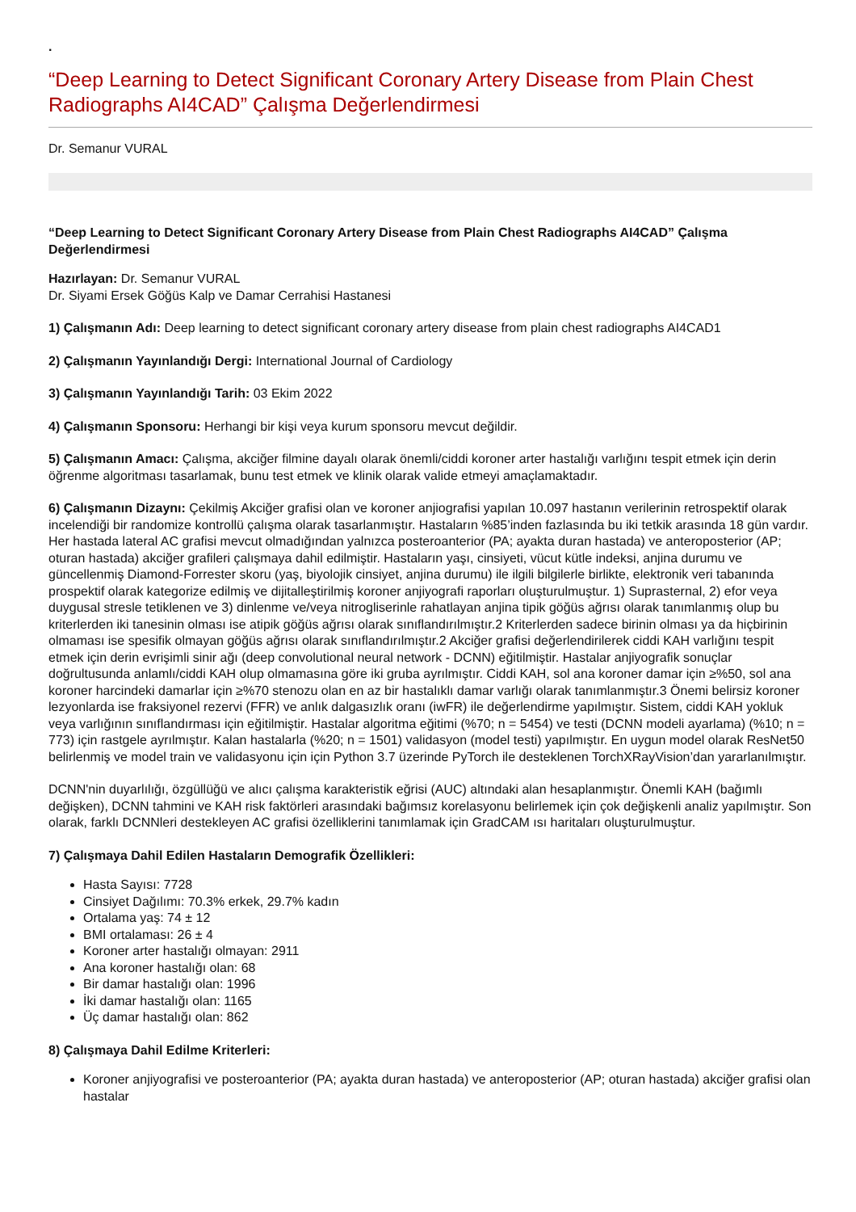.
“Deep Learning to Detect Significant Coronary Artery Disease from Plain Chest Radiographs AI4CAD” Çalışma Değerlendirmesi
Dr. Semanur VURAL
“Deep Learning to Detect Significant Coronary Artery Disease from Plain Chest Radiographs AI4CAD” Çalışma Değerlendirmesi
Hazırlayan: Dr. Semanur VURAL
Dr. Siyami Ersek Göğüs Kalp ve Damar Cerrahisi Hastanesi
1) Çalışmanın Adı: Deep learning to detect significant coronary artery disease from plain chest radiographs AI4CAD1
2) Çalışmanın Yayınlandığı Dergi: International Journal of Cardiology
3) Çalışmanın Yayınlandığı Tarih: 03 Ekim 2022
4) Çalışmanın Sponsoru: Herhangi bir kişi veya kurum sponsoru mevcut değildir.
5) Çalışmanın Amacı: Çalışma, akciğer filmine dayalı olarak önemli/ciddi koroner arter hastalığı varlığını tespit etmek için derin öğrenme algoritması tasarlamak, bunu test etmek ve klinik olarak valide etmeyi amaçlamaktadır.
6) Çalışmanın Dizaynı: Çekilmiş Akciğer grafisi olan ve koroner anjiografisi yapılan 10.097 hastanın verilerinin retrospektif olarak incelendiği bir randomize kontrollü çalışma olarak tasarlanmıştır. Hastaların %85’inden fazlasında bu iki tetkik arasında 18 gün vardır. Her hastada lateral AC grafisi mevcut olmadığından yalnızca posteroanterior (PA; ayakta duran hastada) ve anteroposterior (AP; oturan hastada) akciğer grafileri çalışmaya dahil edilmiştir. Hastaların yaşı, cinsiyeti, vücut kütle indeksi, anjina durumu ve güncellenmiş Diamond-Forrester skoru (yaş, biyolojik cinsiyet, anjina durumu) ile ilgili bilgilerle birlikte, elektronik veri tabanında prospektif olarak kategorize edilmiş ve dijitalleştirilmiş koroner anjiyografi raporları oluşturulmuştur. 1) Suprasternal, 2) efor veya duygusal stresle tetiklenen ve 3) dinlenme ve/veya nitrogliserinle rahatlayan anjina tipik göğüs ağrısı olarak tanımlanmış olup bu kriterlerden iki tanesinin olması ise atipik göğüs ağrısı olarak sınıflandırılmıştır.2 Kriterlerden sadece birinin olması ya da hiçbirinin olmaması ise spesifik olmayan göğüs ağrısı olarak sınıflandırılmıştır.2 Akciğer grafisi değerlendirilerek ciddi KAH varlığını tespit etmek için derin evrişimli sinir ağı (deep convolutional neural network - DCNN) eğitilmiştir. Hastalar anjiyografik sonuçlar doğrultusunda anlamlı/ciddi KAH olup olmamasına göre iki gruba ayrılmıştır. Ciddi KAH, sol ana koroner damar için ≥%50, sol ana koroner harcindeki damarlar için ≥%70 stenozu olan en az bir hastalıklı damar varlığı olarak tanımlanmıştır.3 Önemi belirsiz koroner lezyonlarda ise fraksiyonel rezervi (FFR) ve anlık dalgasızlık oranı (iwFR) ile değerlendirme yapılmıştır. Sistem, ciddi KAH yokluk veya varlığının sınıflandırması için eğitilmiştir. Hastalar algoritma eğitimi (%70; n = 5454) ve testi (DCNN modeli ayarlama) (%10; n = 773) için rastgele ayrılmıştır. Kalan hastalarla (%20; n = 1501) validasyon (model testi) yapılmıştır. En uygun model olarak ResNet50 belirlenmiş ve model train ve validasyonu için için Python 3.7 üzerinde PyTorch ile desteklenen TorchXRayVision’dan yararlanılmıştır.
DCNN'nin duyarlılığı, özgüllüğü ve alıcı çalışma karakteristik eğrisi (AUC) altındaki alan hesaplanmıştır. Önemli KAH (bağımlı değişken), DCNN tahmini ve KAH risk faktörleri arasındaki bağımsız korelasyonu belirlemek için çok değişkenli analiz yapılmıştır. Son olarak, farklı DCNNleri destekleyen AC grafisi özelliklerini tanımlamak için GradCAM ısı haritaları oluşturulmuştur.
7) Çalışmaya Dahil Edilen Hastaların Demografik Özellikleri:
Hasta Sayısı: 7728
Cinsiyet Dağılımı: 70.3% erkek, 29.7% kadın
Ortalama yaş: 74 ± 12
BMI ortalaması: 26 ± 4
Koroner arter hastalığı olmayan: 2911
Ana koroner hastalığı olan: 68
Bir damar hastalığı olan: 1996
İki damar hastalığı olan: 1165
Üç damar hastalığı olan: 862
8) Çalışmaya Dahil Edilme Kriterleri:
Koroner anjiyografisi ve posteroanterior (PA; ayakta duran hastada) ve anteroposterior (AP; oturan hastada) akciğer grafisi olan hastalar